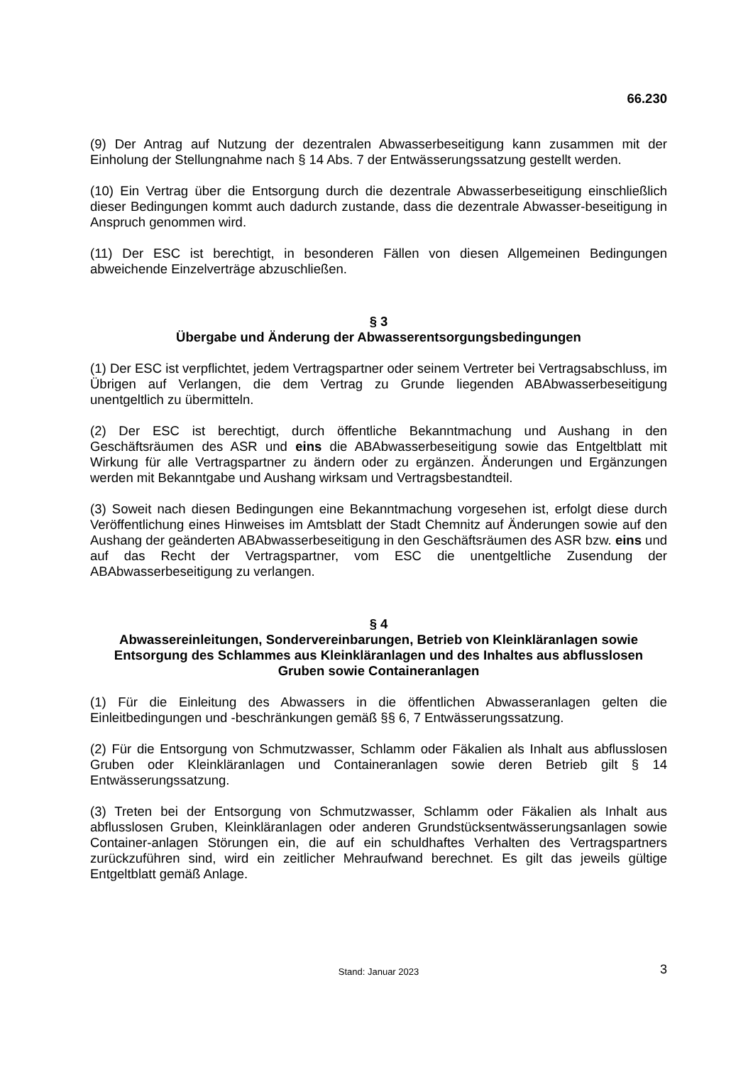66.230
(9) Der Antrag auf Nutzung der dezentralen Abwasserbeseitigung kann zusammen mit der Einholung der Stellungnahme nach § 14 Abs. 7 der Entwässerungssatzung gestellt werden.
(10) Ein Vertrag über die Entsorgung durch die dezentrale Abwasserbeseitigung einschließlich dieser Bedingungen kommt auch dadurch zustande, dass die dezentrale Abwasser-beseitigung in Anspruch genommen wird.
(11) Der ESC ist berechtigt, in besonderen Fällen von diesen Allgemeinen Bedingungen abweichende Einzelverträge abzuschließen.
§ 3
Übergabe und Änderung der Abwasserentsorgungsbedingungen
(1) Der ESC ist verpflichtet, jedem Vertragspartner oder seinem Vertreter bei Vertragsabschluss, im Übrigen auf Verlangen, die dem Vertrag zu Grunde liegenden ABAbwasserbeseitigung unentgeltlich zu übermitteln.
(2) Der ESC ist berechtigt, durch öffentliche Bekanntmachung und Aushang in den Geschäftsräumen des ASR und eins die ABAbwasserbeseitigung sowie das Entgeltblatt mit Wirkung für alle Vertragspartner zu ändern oder zu ergänzen. Änderungen und Ergänzungen werden mit Bekanntgabe und Aushang wirksam und Vertragsbestandteil.
(3) Soweit nach diesen Bedingungen eine Bekanntmachung vorgesehen ist, erfolgt diese durch Veröffentlichung eines Hinweises im Amtsblatt der Stadt Chemnitz auf Änderungen sowie auf den Aushang der geänderten ABAbwasserbeseitigung in den Geschäftsräumen des ASR bzw. eins und auf das Recht der Vertragspartner, vom ESC die unentgeltliche Zusendung der ABAbwasserbeseitigung zu verlangen.
§ 4
Abwassereinleitungen, Sondervereinbarungen, Betrieb von Kleinkläranlagen sowie Entsorgung des Schlammes aus Kleinkläranlagen und des Inhaltes aus abflusslosen Gruben sowie Containeranlagen
(1) Für die Einleitung des Abwassers in die öffentlichen Abwasseranlagen gelten die Einleitbedingungen und -beschränkungen gemäß §§ 6, 7 Entwässerungssatzung.
(2) Für die Entsorgung von Schmutzwasser, Schlamm oder Fäkalien als Inhalt aus abflusslosen Gruben oder Kleinkläranlagen und Containeranlagen sowie deren Betrieb gilt § 14 Entwässerungssatzung.
(3) Treten bei der Entsorgung von Schmutzwasser, Schlamm oder Fäkalien als Inhalt aus abflusslosen Gruben, Kleinkläranlagen oder anderen Grundstücksentwässerungsanlagen sowie Container-anlagen Störungen ein, die auf ein schuldhaftes Verhalten des Vertragspartners zurückzuführen sind, wird ein zeitlicher Mehraufwand berechnet. Es gilt das jeweils gültige Entgeltblatt gemäß Anlage.
Stand: Januar 2023
3